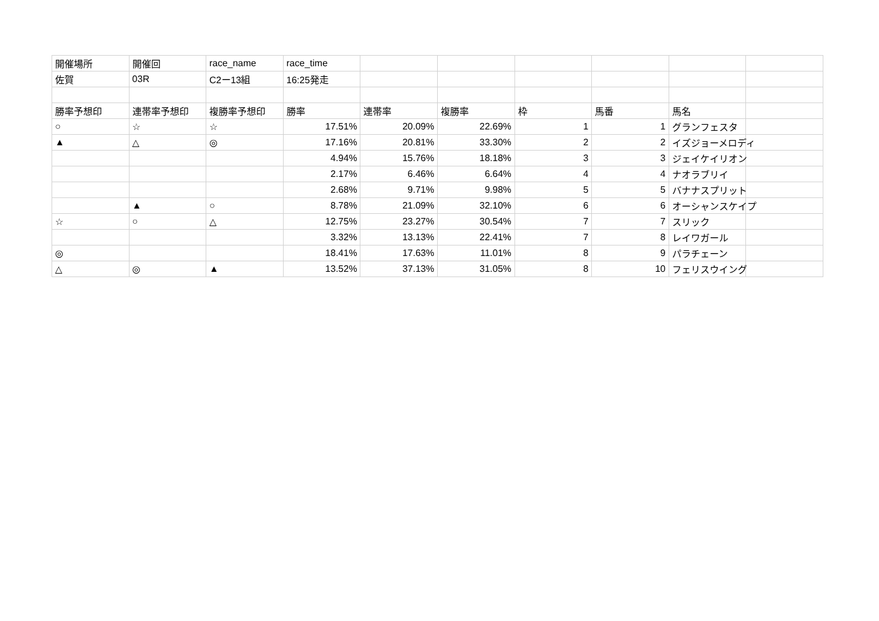| 開催場所 | 開催回 | race_name | race_time | | | | | | |
| 佐賀 | 03R | C2ー13組 | 16:25発走 | | | | | | |
| 勝率予想印 | 連帯率予想印 | 複勝率予想印 | 勝率 | 連帯率 | 複勝率 | 枠 | 馬番 | 馬名 | |
| ○ | ☆ | ☆ | 17.51% | 20.09% | 22.69% | 1 | 1 | グランフェスタ | |
| ▲ | △ | ◎ | 17.16% | 20.81% | 33.30% | 2 | 2 | イズジョーメロディ | |
| | | | 4.94% | 15.76% | 18.18% | 3 | 3 | ジェイケイリオン | |
| | | | 2.17% | 6.46% | 6.64% | 4 | 4 | ナオラブリイ | |
| | | | 2.68% | 9.71% | 9.98% | 5 | 5 | バナナスプリット | |
| | ▲ | ○ | 8.78% | 21.09% | 32.10% | 6 | 6 | オーシャンスケイプ | |
| ☆ | ○ | △ | 12.75% | 23.27% | 30.54% | 7 | 7 | スリック | |
| | | | 3.32% | 13.13% | 22.41% | 7 | 8 | レイワガール | |
| ◎ | | | 18.41% | 17.63% | 11.01% | 8 | 9 | パラチェーン | |
| △ | ◎ | ▲ | 13.52% | 37.13% | 31.05% | 8 | 10 | フェリスウイング | |